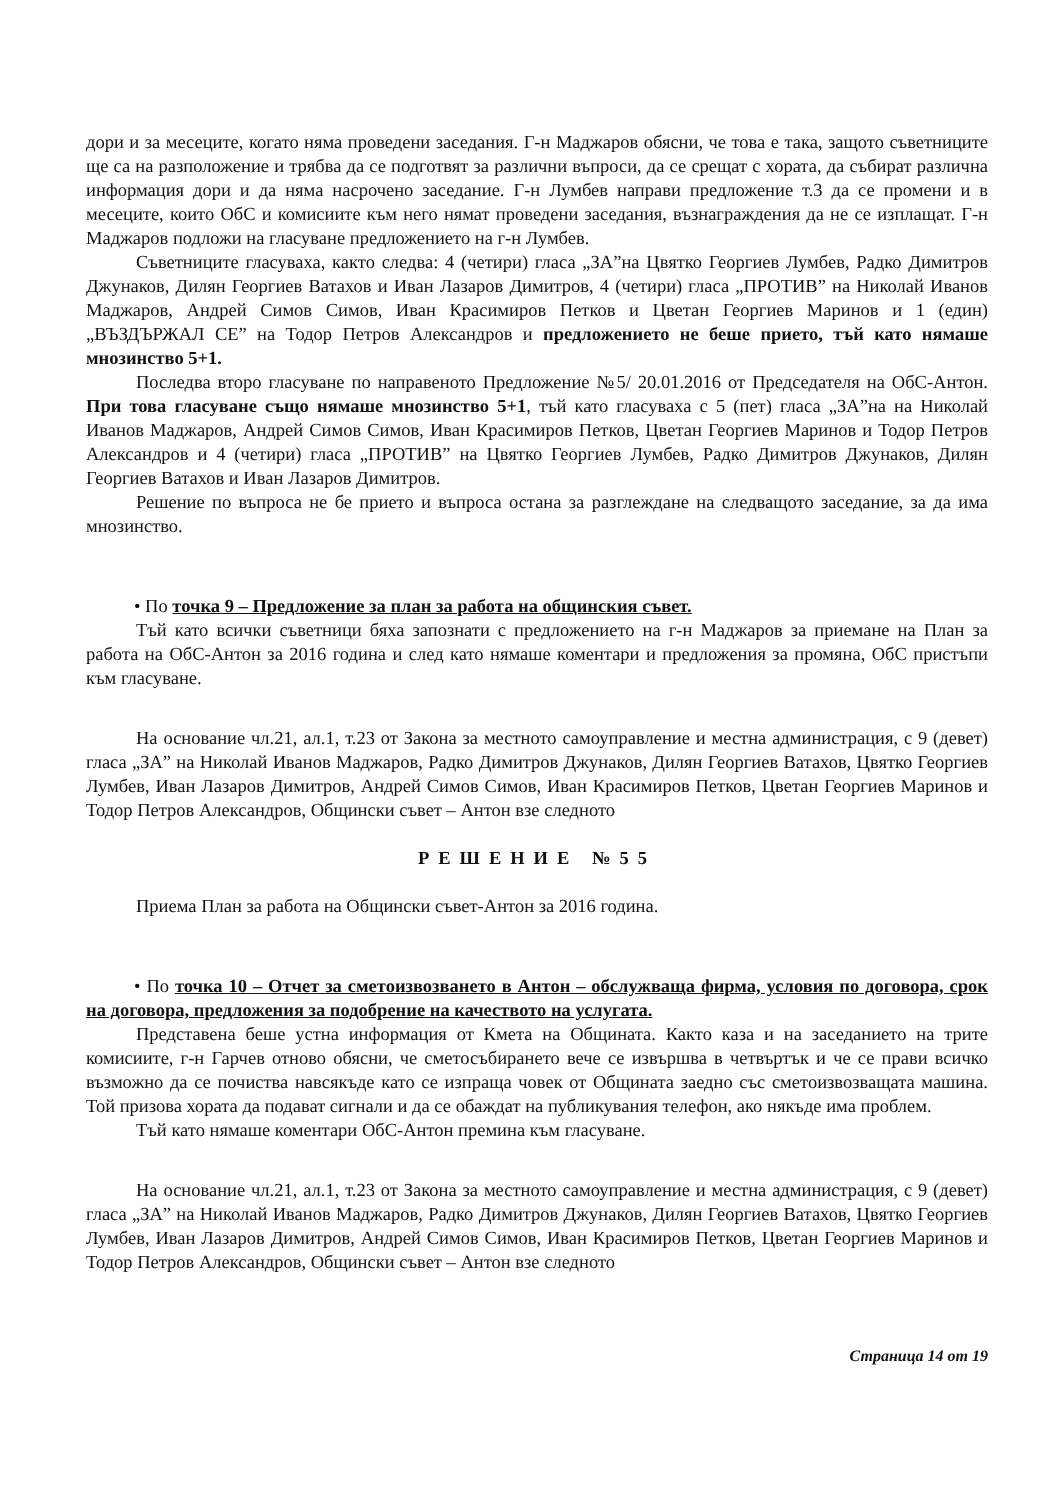дори и за месеците, когато няма проведени заседания. Г-н Маджаров обясни, че това е така, защото съветниците ще са на разположение и трябва да се подготвят за различни въпроси, да се срещат с хората, да събират различна информация дори и да няма насрочено заседание. Г-н Лумбев направи предложение т.3 да се промени и в месеците, които ОбС и комисиите към него нямат проведени заседания, възнаграждения да не се изплащат. Г-н Маджаров подложи на гласуване предложението на г-н Лумбев.
Съветниците гласуваха, както следва: 4 (четири) гласа „ЗА”на Цвятко Георгиев Лумбев, Радко Димитров Джунаков, Дилян Георгиев Ватахов и Иван Лазаров Димитров, 4 (четири) гласа „ПРОТИВ” на Николай Иванов Маджаров, Андрей Симов Симов, Иван Красимиров Петков и Цветан Георгиев Маринов и 1 (един) „ВЪЗДЪРЖАЛ СЕ” на Тодор Петров Александров и предложението не беше прието, тъй като нямаше мнозинство 5+1.
Последва второ гласуване по направеното Предложение №5/ 20.01.2016 от Председателя на ОбС-Антон. При това гласуване също нямаше мнозинство 5+1, тъй като гласуваха с 5 (пет) гласа „ЗА”на на Николай Иванов Маджаров, Андрей Симов Симов, Иван Красимиров Петков, Цветан Георгиев Маринов и Тодор Петров Александров и 4 (четири) гласа „ПРОТИВ” на Цвятко Георгиев Лумбев, Радко Димитров Джунаков, Дилян Георгиев Ватахов и Иван Лазаров Димитров.
Решение по въпроса не бе прието и въпроса остана за разглеждане на следващото заседание, за да има мнозинство.
• По точка 9 – Предложение за план за работа на общинския съвет.
Тъй като всички съветници бяха запознати с предложението на г-н Маджаров за приемане на План за работа на ОбС-Антон за 2016 година и след като нямаше коментари и предложения за промяна, ОбС пристъпи към гласуване.
На основание чл.21, ал.1, т.23 от Закона за местното самоуправление и местна администрация, с 9 (девет) гласа „ЗА” на Николай Иванов Маджаров, Радко Димитров Джунаков, Дилян Георгиев Ватахов, Цвятко Георгиев Лумбев, Иван Лазаров Димитров, Андрей Симов Симов, Иван Красимиров Петков, Цветан Георгиев Маринов и Тодор Петров Александров, Общински съвет – Антон взе следното
РЕШЕНИЕ №55
Приема План за работа на Общински съвет-Антон за 2016 година.
• По точка 10 – Отчет за сметоизвозването в Антон – обслужваща фирма, условия по договора, срок на договора, предложения за подобрение на качеството на услугата.
Представена беше устна информация от Кмета на Общината. Както каза и на заседанието на трите комисиите, г-н Гарчев отново обясни, че сметосъбирането вече се извършва в четвъртък и че се прави всичко възможно да се почиства навсякъде като се изпраща човек от Общината заедно със сметоизвозващата машина. Той призова хората да подават сигнали и да се обаждат на публикувания телефон, ако някъде има проблем.
Тъй като нямаше коментари ОбС-Антон премина към гласуване.
На основание чл.21, ал.1, т.23 от Закона за местното самоуправление и местна администрация, с 9 (девет) гласа „ЗА” на Николай Иванов Маджаров, Радко Димитров Джунаков, Дилян Георгиев Ватахов, Цвятко Георгиев Лумбев, Иван Лазаров Димитров, Андрей Симов Симов, Иван Красимиров Петков, Цветан Георгиев Маринов и Тодор Петров Александров, Общински съвет – Антон взе следното
Страница 14 от 19